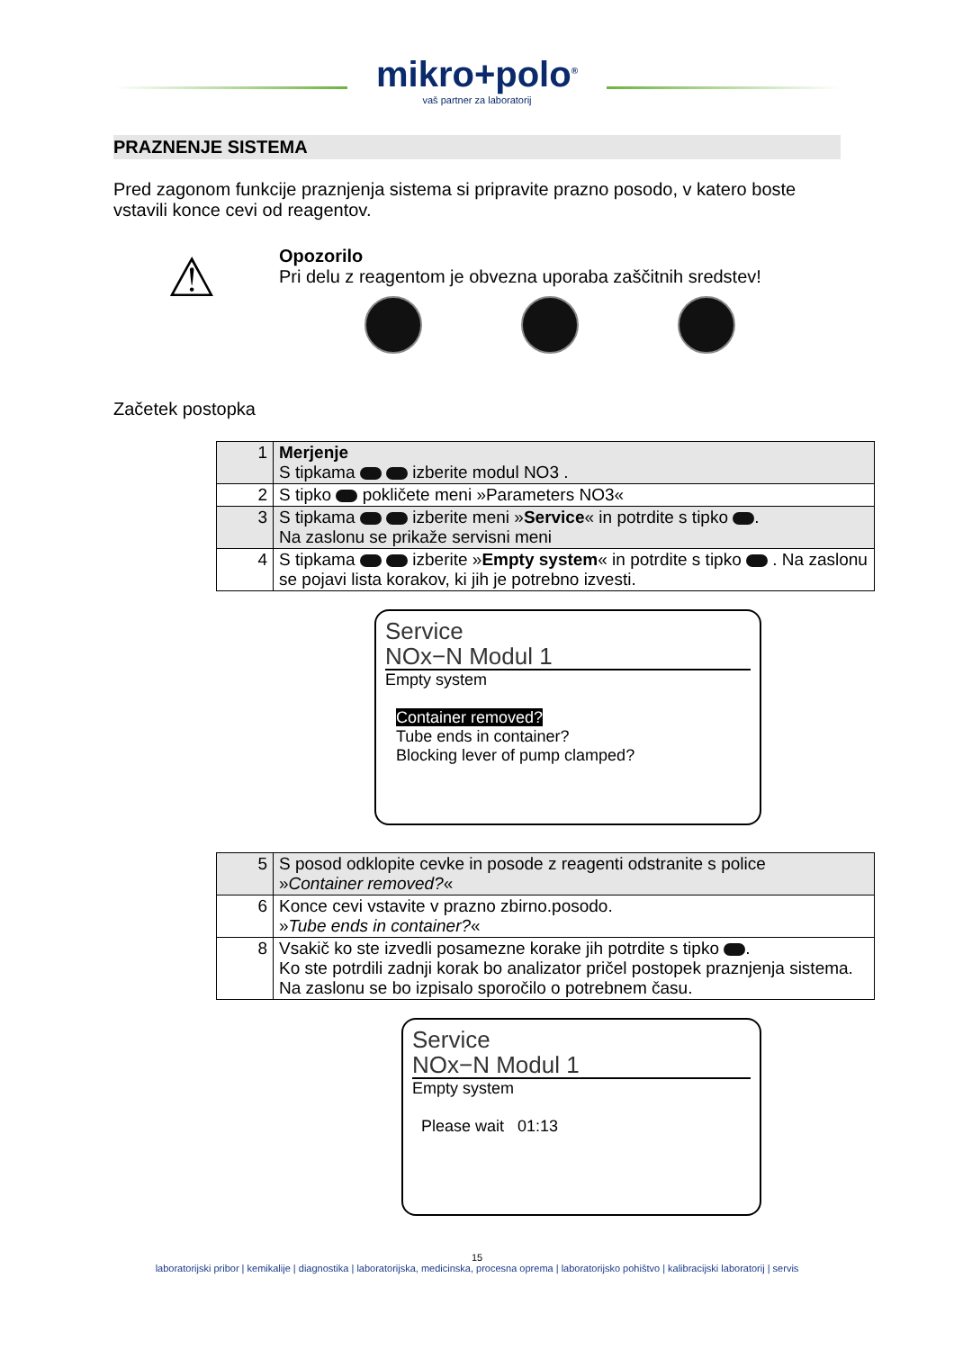mikro+polo<sup>®</sup>
vaš partner za laboratorij
PRAZNENJE SISTEMA
Pred zagonom funkcije praznjenja sistema si pripravite prazno posodo, v katero boste vstavili konce cevi od reagentov.
⚠
Opozorilo
Pri delu z reagentom je obvezna uporaba zaščitnih sredstev!
Začetek postopka
| 1 | Merjenje S tipkama izberite modul NO3 . |
| 2 | S tipko pokličete meni »Parameters NO3« |
| 3 | S tipkama izberite meni » Service « in potrdite s tipko . Na zaslonu se prikaže servisni meni |
| 4 | S tipkama izberite » Empty system « in potrdite s tipko . Na zaslonu se pojavi lista korakov, ki jih je potrebno izvesti. |
Service
NOx−N Modul 1
Empty system
Container removed?
Tube ends in container?
Blocking lever of pump clamped?
| 5 | S posod odklopite cevke in posode z reagenti odstranite s police » Container removed? « |
| 6 | Konce cevi vstavite v prazno zbirno.posodo. » Tube ends in container? « |
| 8 | Vsakič ko ste izvedli posamezne korake jih potrdite s tipko . Ko ste potrdili zadnji korak bo analizator pričel postopek praznjenja sistema. Na zaslonu se bo izpisalo sporočilo o potrebnem času. |
Service
NOx−N Modul 1
Empty system
Please wait 01:13
15
laboratorijski pribor | kemikalije | diagnostika | laboratorijska, medicinska, procesna oprema | laboratorijsko pohištvo | kalibracijski laboratorij | servis